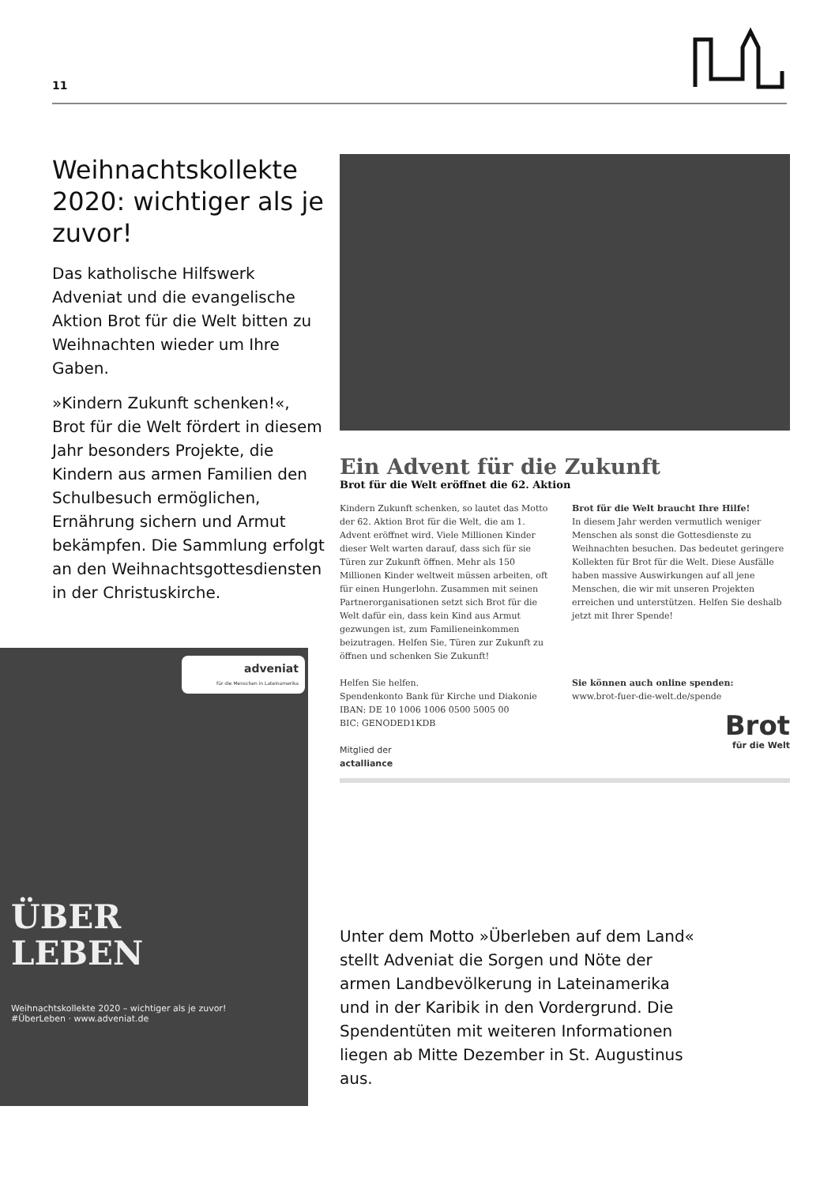11
Weihnachtskollekte 2020: wichtiger als je zuvor!
Das katholische Hilfswerk Adveniat und die evangelische Aktion Brot für die Welt bitten zu Weihnachten wieder um Ihre Gaben.
»Kindern Zukunft schenken!«, Brot für die Welt fördert in diesem Jahr besonders Projekte, die Kindern aus armen Familien den Schulbesuch ermöglichen, Ernährung sichern und Armut bekämpfen. Die Sammlung erfolgt an den Weihnachtsgottesdiensten in der Christuskirche.
adveniat
für die Menschen in Lateinamerika
ÜBER
LEBEN
Weihnachtskollekte 2020 – wichtiger als je zuvor!
#ÜberLeben · www.adveniat.de
Ein Advent für die Zukunft
Brot für die Welt eröffnet die 62. Aktion
Kindern Zukunft schenken, so lautet das Motto der 62. Aktion Brot für die Welt, die am 1. Advent eröffnet wird. Viele Millionen Kinder dieser Welt warten darauf, dass sich für sie Türen zur Zukunft öffnen. Mehr als 150 Millionen Kinder weltweit müssen arbeiten, oft für einen Hungerlohn. Zusammen mit seinen Partnerorganisationen setzt sich Brot für die Welt dafür ein, dass kein Kind aus Armut gezwungen ist, zum Familieneinkommen beizutragen. Helfen Sie, Türen zur Zukunft zu öffnen und schenken Sie Zukunft!
Helfen Sie helfen.
Spendenkonto Bank für Kirche und Diakonie
IBAN: DE 10 1006 1006 0500 5005 00
BIC: GENODED1KDB
Mitglied der
actalliance
Brot für die Welt braucht Ihre Hilfe!
In diesem Jahr werden vermutlich weniger Menschen als sonst die Gottesdienste zu Weihnachten besuchen. Das bedeutet geringere Kollekten für Brot für die Welt. Diese Ausfälle haben massive Auswirkungen auf all jene Menschen, die wir mit unseren Projekten erreichen und unterstützen. Helfen Sie deshalb jetzt mit Ihrer Spende!
Sie können auch online spenden:
www.brot-fuer-die-welt.de/spende
Brot
für die Welt
Unter dem Motto »Überleben auf dem Land« stellt Adveniat die Sorgen und Nöte der armen Landbevölkerung in Lateinamerika und in der Karibik in den Vordergrund. Die Spendentüten mit weiteren Informationen liegen ab Mitte Dezember in St. Augustinus aus.